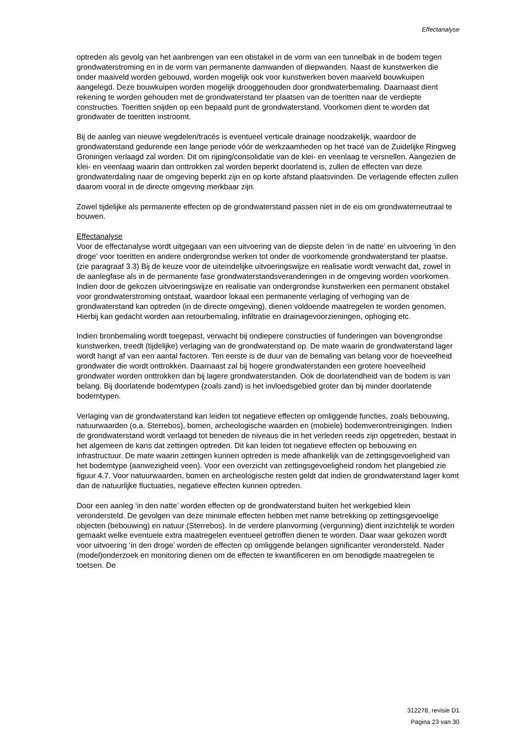Effectanalyse
optreden als gevolg van het aanbrengen van een obstakel in de vorm van een tunnelbak in de bodem tegen grondwaterstroming en in de vorm van permanente damwanden of diepwanden. Naast de kunstwerken die onder maaiveld worden gebouwd, worden mogelijk ook voor kunstwerken boven maaiveld bouwkuipen aangelegd. Deze bouwkuipen worden mogelijk drooggehouden door grondwaterbemaling. Daarnaast dient rekening te worden gehouden met de grondwaterstand ter plaatsen van de toeritten naar de verdiepte constructies. Toeritten snijden op een bepaald punt de grondwaterstand. Voorkomen dient te worden dat grondwater de toeritten instroomt.
Bij de aanleg van nieuwe wegdelen/tracés is eventueel verticale drainage noodzakelijk, waardoor de grondwaterstand gedurende een lange periode vóór de werkzaamheden op het tracé van de Zuidelijke Ringweg Groningen verlaagd zal worden. Dit om rijping/consolidatie van de klei- en veenlaag te versnellen. Aangezien de klei- en veenlaag waarin dan onttrokken zal worden beperkt doorlatend is, zullen de effecten van deze grondwaterdaling naar de omgeving beperkt zijn en op korte afstand plaatsvinden. De verlagende effecten zullen daarom vooral in de directe omgeving merkbaar zijn.
Zowel tijdelijke als permanente effecten op de grondwaterstand passen niet in de eis om grondwaterneutraal te bouwen.
Effectanalyse
Voor de effectanalyse wordt uitgegaan van een uitvoering van de diepste delen ‘in de natte’ en uitvoering ‘in den droge’ voor toeritten en andere ondergrondse werken tot onder de voorkomende grondwaterstand ter plaatse.(zie paragraaf 3.3) Bij de keuze voor de uiteindelijke uitvoeringswijze en realisatie wordt verwacht dat, zowel in de aanlegfase als in de permanente fase grondwaterstandsveranderingen in de omgeving worden voorkomen. Indien door de gekozen uitvoeringswijze en realisatie van ondergrondse kunstwerken een permanent obstakel voor grondwaterstroming ontstaat, waardoor lokaal een permanente verlaging of verhoging van de grondwaterstand kan optreden (in de directe omgeving), dienen voldoende maatregelen te worden genomen. Hierbij kan gedacht worden aan retourbemaling, infiltratie en drainagevoorzieningen, ophoging etc.
Indien bronbemaling wordt toegepast, verwacht bij ondiepere constructies of funderingen van bovengrondse kunstwerken, treedt (tijdelijke) verlaging van de grondwaterstand op. De mate waarin de grondwaterstand lager wordt hangt af van een aantal factoren. Ten eerste is de duur van de bemaling van belang voor de hoeveelheid grondwater die wordt onttrokken. Daarnaast zal bij hogere grondwaterstanden een grotere hoeveelheid grondwater worden onttrokken dan bij lagere grondwaterstanden. Ook de doorlatendheid van de bodem is van belang. Bij doorlatende bodemtypen (zoals zand) is het invloedsgebied groter dan bij minder doorlatende bodemtypen.
Verlaging van de grondwaterstand kan leiden tot negatieve effecten op omliggende functies, zoals bebouwing, natuurwaarden (o.a. Sterrebos), bomen, archeologische waarden en (mobiele) bodemverontreinigingen. Indien de grondwaterstand wordt verlaagd tot beneden de niveaus die in het verleden reeds zijn opgetreden, bestaat in het algemeen de kans dat zettingen optreden. Dit kan leiden tot negatieve effecten op bebouwing en infrastructuur. De mate waarin zettingen kunnen optreden is mede afhankelijk van de zettingsgevoeligheid van het bodemtype (aanwezigheid veen). Voor een overzicht van zettingsgevoeligheid rondom het plangebied zie figuur 4.7. Voor natuurwaarden, bomen en archeologische resten geldt dat indien de grondwaterstand lager komt dan de natuurlijke fluctuaties, negatieve effecten kunnen optreden.
Door een aanleg ‘in den natte’ worden effecten op de grondwaterstand buiten het werkgebied klein verondersteld. De gevolgen van deze minimale effecten hebben met name betrekking op zettingsgevoelige objecten (bebouwing) en natuur (Sterrebos). In de verdere planvorming (vergunning) dient inzichtelijk te worden gemaakt welke eventuele extra maatregelen eventueel getroffen dienen te worden. Daar waar gekozen wordt voor uitvoering ‘in den droge’ worden de effecten op omliggende belangen significanter verondersteld. Nader (model)onderzoek en monitoring dienen om de effecten te kwantificeren en om benodigde maatregelen te toetsen. De
312278, revisie D1
Pagina 23 van 30